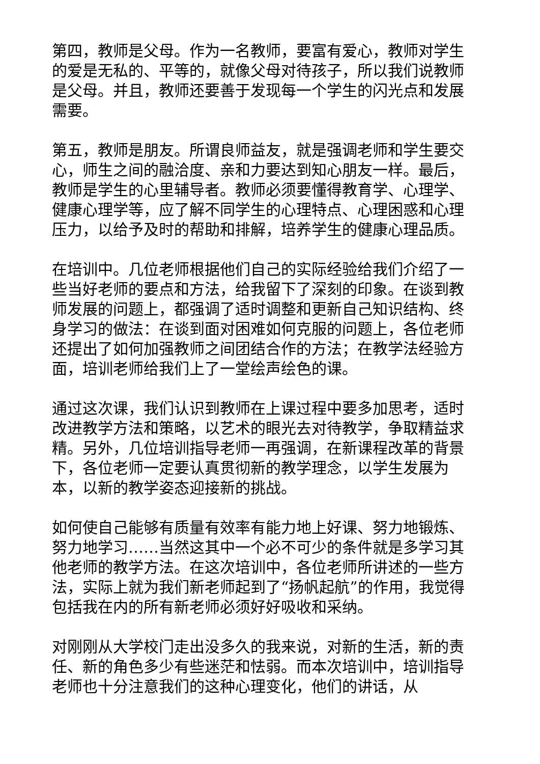第四，教师是父母。作为一名教师，要富有爱心，教师对学生的爱是无私的、平等的，就像父母对待孩子，所以我们说教师是父母。并且，教师还要善于发现每一个学生的闪光点和发展需要。
第五，教师是朋友。所谓良师益友，就是强调老师和学生要交心，师生之间的融洽度、亲和力要达到知心朋友一样。最后，教师是学生的心里辅导者。教师必须要懂得教育学、心理学、健康心理学等，应了解不同学生的心理特点、心理困惑和心理压力，以给予及时的帮助和排解，培养学生的健康心理品质。
在培训中。几位老师根据他们自己的实际经验给我们介绍了一些当好老师的要点和方法，给我留下了深刻的印象。在谈到教师发展的问题上，都强调了适时调整和更新自己知识结构、终身学习的做法：在谈到面对困难如何克服的问题上，各位老师还提出了如何加强教师之间团结合作的方法；在教学法经验方面，培训老师给我们上了一堂绘声绘色的课。
通过这次课，我们认识到教师在上课过程中要多加思考，适时改进教学方法和策略，以艺术的眼光去对待教学，争取精益求精。另外，几位培训指导老师一再强调，在新课程改革的背景下，各位老师一定要认真贯彻新的教学理念，以学生发展为本，以新的教学姿态迎接新的挑战。
如何使自己能够有质量有效率有能力地上好课、努力地锻炼、努力地学习……当然这其中一个必不可少的条件就是多学习其他老师的教学方法。在这次培训中，各位老师所讲述的一些方法，实际上就为我们新老师起到了“扬帆起航”的作用，我觉得包括我在内的所有新老师必须好好吸收和采纳。
对刚刚从大学校门走出没多久的我来说，对新的生活，新的责任、新的角色多少有些迷茫和怯弱。而本次培训中，培训指导老师也十分注意我们的这种心理变化，他们的讲话，从